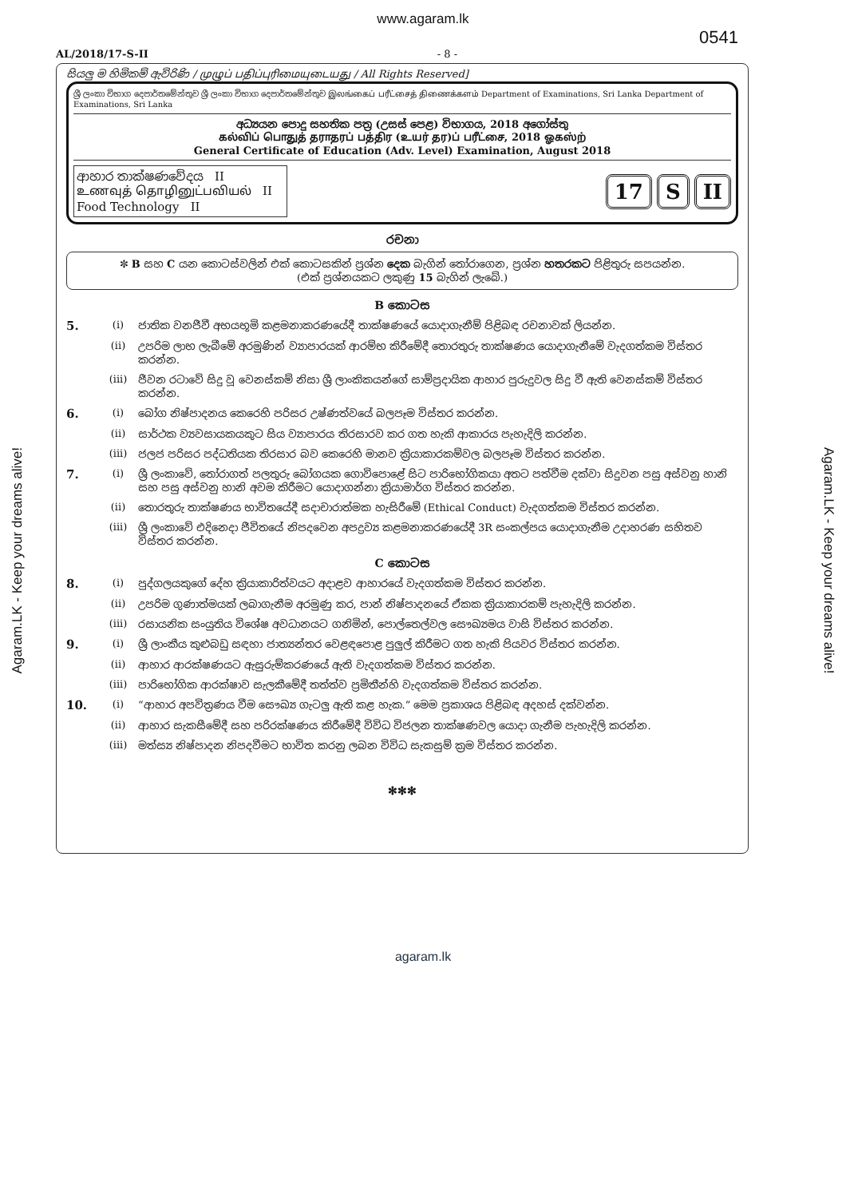www.agaram.lk
0541
AL/2018/17-S-II - 8 -
සියලු ම හිමිකම් ඇවිරිණි / முழுப் பதிப்புரிமையுடையது / All Rights Reserved]
ශ්‍රී ලංකා විභාග දෙපාර්තමේන්තුව ශ්‍රී ලංකා විභාග දෙපාර්තමේන්තුව இலங்கைப் பரீட்சைத் திணைக்களம் Department of Examinations, Sri Lanka Department of Examinations, Sri Lanka
අධ්‍යයන පොදු සහතික පත්‍ර (උසස් පෙළ) විභාගය, 2018 අගෝස්තු
கல்விப் பொதுத் தராதரப் பத்திர (உயர் தர)ப் பரீட்சை, 2018 ஓகஸ்ற்
General Certificate of Education (Adv. Level) Examination, August 2018
ආහාර තාක්ෂණවේදය II
உணவுத் தொழினுட்பவியல் II
Food Technology II
17 S II
රචනා
✼ B සහ C යන කොටස්වලින් එක් කොටසකින් ප්‍රශ්න දෙක බැගින් තෝරාගෙන, ප්‍රශ්න හතරකට පිළිතුරු සපයන්න.
(එක් ප්‍රශ්නයකට ලකුණු 15 බැගින් ලැබේ.)
B කොටස
5. (i) ජාතික වනජීවී අභයභූමි කළමනාකරණයේදී තාක්ෂණයේ යොදාගැනීම් පිළිබඳ රචනාවක් ලියන්න.
(ii) උපරිම ලාභ ලැබීමේ අරමුණින් ව්‍යාපාරයක් ආරම්භ කිරීමේදී තොරතුරු තාක්ෂණය යොදාගැනීමේ වැදගත්කම විස්තර කරන්න.
(iii) ජීවන රටාවේ සිදු වූ වෙනස්කම් නිසා ශ්‍රී ලාංකිකයන්ගේ සාම්ප්‍රදායික ආහාර පුරුදුවල සිදු වී ඇති වෙනස්කම් විස්තර කරන්න.
6. (i) බෝග නිෂ්පාදනය කෙරෙහි පරිසර උෂ්ණත්වයේ බලපෑම විස්තර කරන්න.
(ii) සාර්ථක ව්‍යවසායකයකුට සිය ව්‍යාපාරය තිරසාරව කර ගත හැකි ආකාරය පැහැදිලි කරන්න.
(iii) ජලජ පරිසර පද්ධතියක තිරසාර බව කෙරෙහි මානව ක්‍රියාකාරකම්වල බලපෑම විස්තර කරන්න.
7. (i) ශ්‍රී ලංකාවේ, තෝරාගත් පලතුරු බෝගයක ගොවිපොළේ සිට පාරිභෝගිකයා අතට පත්වීම දක්වා සිදුවන පසු අස්වනු හානි සහ පසු අස්වනු හානි අවම කිරීමට යොදාගන්නා ක්‍රියාමාර්ග විස්තර කරන්න.
(ii) තොරතුරු තාක්ෂණය භාවිතයේදී සදාචාරාත්මක හැසිරීමේ (Ethical Conduct) වැදගත්කම විස්තර කරන්න.
(iii) ශ්‍රී ලංකාවේ එදිනෙදා ජීවිතයේ නිපදවෙන අපද්‍රව්‍ය කළමනාකරණයේදී 3R සංකල්පය යොදාගැනීම උදාහරණ සහිතව විස්තර කරන්න.
C කොටස
8. (i) පුද්ගලයකුගේ දේහ ක්‍රියාකාරිත්වයට අදාළව ආහාරයේ වැදගත්කම විස්තර කරන්න.
(ii) උපරිම ගුණාත්මයක් ලබාගැනීම අරමුණු කර, පාන් නිෂ්පාදනයේ ඒකක ක්‍රියාකාරකම් පැහැදිලි කරන්න.
(iii) රසායනික සංයුතිය විශේෂ අවධානයට ගනිමින්, පොල්තෙල්වල සෞඛ්‍යමය වාසි විස්තර කරන්න.
9. (i) ශ්‍රී ලාංකීය කුළුබඩු සඳහා ජාත්‍යන්තර වෙළඳපොළ පුලුල් කිරීමට ගත හැකි පියවර විස්තර කරන්න.
(ii) ආහාර ආරක්ෂණයට ඇසුරුම්කරණයේ ඇති වැදගත්කම විස්තර කරන්න.
(iii) පාරිභෝගික ආරක්ෂාව සැලකීමේදී තත්ත්ව ප්‍රමිතීන්හි වැදගත්කම විස්තර කරන්න.
10. (i) “ආහාර අපවිත්‍රණය වීම සෞඛ්‍ය ගැටලු ඇති කළ හැක.” මෙම ප්‍රකාශය පිළිබඳ අදහස් දක්වන්න.
(ii) ආහාර සැකසීමේදී සහ පරිරක්ෂණය කිරීමේදී විවිධ විජලන තාක්ෂණවල යොදා ගැනීම පැහැදිලි කරන්න.
(iii) මත්ස්‍ය නිෂ්පාදන නිපදවීමට භාවිත කරනු ලබන විවිධ සැකසුම් ක්‍රම විස්තර කරන්න.
✻✻✻
Agaram.LK - Keep your dreams alive!
Agaram.LK - Keep your dreams alive!
agaram.lk